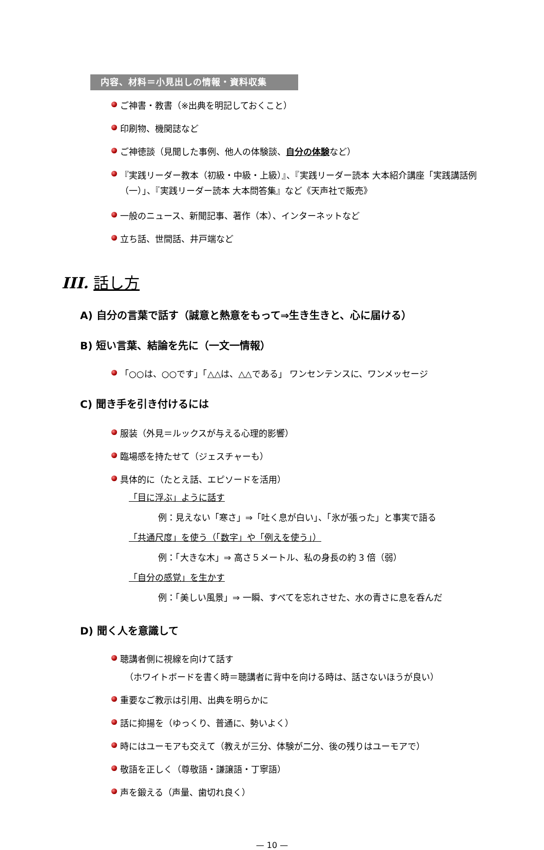内容、材料＝小見出しの情報・資料収集
ご神書・教書（※出典を明記しておくこと）
印刷物、機関誌など
ご神徳談（見聞した事例、他人の体験談、自分の体験など）
『実践リーダー教本（初級・中級・上級）』、『実践リーダー読本 大本紹介講座「実践講話例（一）」、『実践リーダー読本 大本問答集』など《天声社で販売》
一般のニュース、新聞記事、著作（本）、インターネットなど
立ち話、世間話、井戸端など
III. 話し方
A) 自分の言葉で話す（誠意と熱意をもって⇒生き生きと、心に届ける）
B) 短い言葉、結論を先に（一文一情報）
「○○は、○○です」「△△は、△△である」 ワンセンテンスに、ワンメッセージ
C) 聞き手を引き付けるには
服装（外見＝ルックスが与える心理的影響）
臨場感を持たせて（ジェスチャーも）
具体的に（たとえ話、エピソードを活用）
「目に浮ぶ」ように話す
例：見えない「寒さ」⇒「吐く息が白い」、「氷が張った」と事実で語る
「共通尺度」を使う（「数字」や「例えを使う」）
例：「大きな木」⇒ 高さ５メートル、私の身長の約 3 倍（弱）
「自分の感覚」を生かす
例：「美しい風景」⇒ 一瞬、すべてを忘れさせた、水の青さに息を呑んだ
D) 聞く人を意識して
聴講者側に視線を向けて話す
（ホワイトボードを書く時＝聴講者に背中を向ける時は、話さないほうが良い）
重要なご教示は引用、出典を明らかに
話に抑揚を（ゆっくり、普通に、勢いよく）
時にはユーモアも交えて（教えが三分、体験が二分、後の残りはユーモアで）
敬語を正しく（尊敬語・謙譲語・丁寧語）
声を鍛える（声量、歯切れ良く）
— 10 —